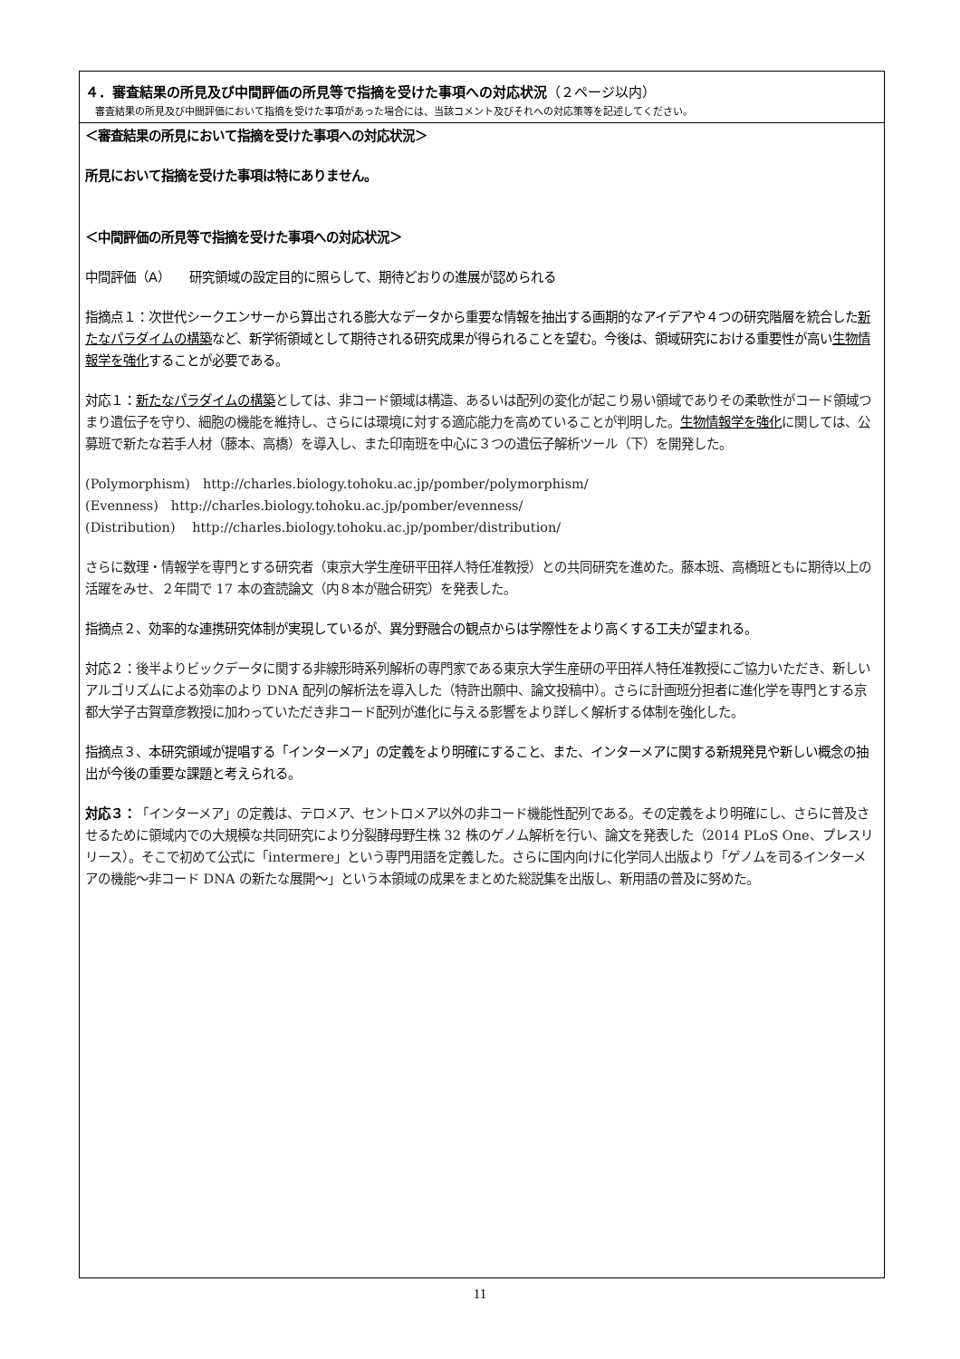４．審査結果の所見及び中間評価の所見等で指摘を受けた事項への対応状況（２ページ以内）
　審査結果の所見及び中間評価において指摘を受けた事項があった場合には、当該コメント及びそれへの対応策等を記述してください。
＜審査結果の所見において指摘を受けた事項への対応状況＞
所見において指摘を受けた事項は特にありません。
＜中間評価の所見等で指摘を受けた事項への対応状況＞
中間評価（A）　　研究領域の設定目的に照らして、期待どおりの進展が認められる
指摘点１：次世代シークエンサーから算出される膨大なデータから重要な情報を抽出する画期的なアイデアや４つの研究階層を統合した新たなパラダイムの構築など、新学術領域として期待される研究成果が得られることを望む。今後は、領域研究における重要性が高い生物情報学を強化することが必要である。
対応１：新たなパラダイムの構築 としては、非コード領域は構造、あるいは配列の変化が起こり易い領域でありその柔軟性がコード領域つまり遺伝子を守り、細胞の機能を維持し、さらには環境に対する適応能力を高めていることが判明した。生物情報学を強化 に関しては、公募班で新たな若手人材（藤本、高橋）を導入し、また印南班を中心に３つの遺伝子解析ツール（下）を開発した。
(Polymorphism)　http://charles.biology.tohoku.ac.jp/pomber/polymorphism/
(Evenness)　http://charles.biology.tohoku.ac.jp/pomber/evenness/
(Distribution)　 http://charles.biology.tohoku.ac.jp/pomber/distribution/
さらに数理・情報学を専門とする研究者（東京大学生産研平田祥人特任准教授）との共同研究を進めた。藤本班、高橋班ともに期待以上の活躍をみせ、２年間で 17 本の査読論文（内８本が融合研究）を発表した。
指摘点２、効率的な連携研究体制が実現しているが、異分野融合の観点からは学際性をより高くする工夫が望まれる。
対応２：後半よりビックデータに関する非線形時系列解析の専門家である東京大学生産研の平田祥人特任准教授にご協力いただき、新しいアルゴリズムによる効率のより DNA 配列の解析法を導入した（特許出願中、論文投稿中）。さらに計画班分担者に進化学を専門とする京都大学子古賀章彦教授に加わっていただき非コード配列が進化に与える影響をより詳しく解析する体制を強化した。
指摘点３、本研究領域が提唱する「インターメア」の定義をより明確にすること、また、インターメアに関する新規発見や新しい概念の抽出が今後の重要な課題と考えられる。
対応３：「インターメア」の定義は、テロメア、セントロメア以外の非コード機能性配列である。その定義をより明確にし、さらに普及させるために領域内での大規模な共同研究により分裂酵母野生株 32 株のゲノム解析を行い、論文を発表した（2014 PLoS One、プレスリリース）。そこで初めて公式に「intermere」という専門用語を定義した。さらに国内向けに化学同人出版より「ゲノムを司るインターメアの機能〜非コード DNA の新たな展開〜」という本領域の成果をまとめた総説集を出版し、新用語の普及に努めた。
11